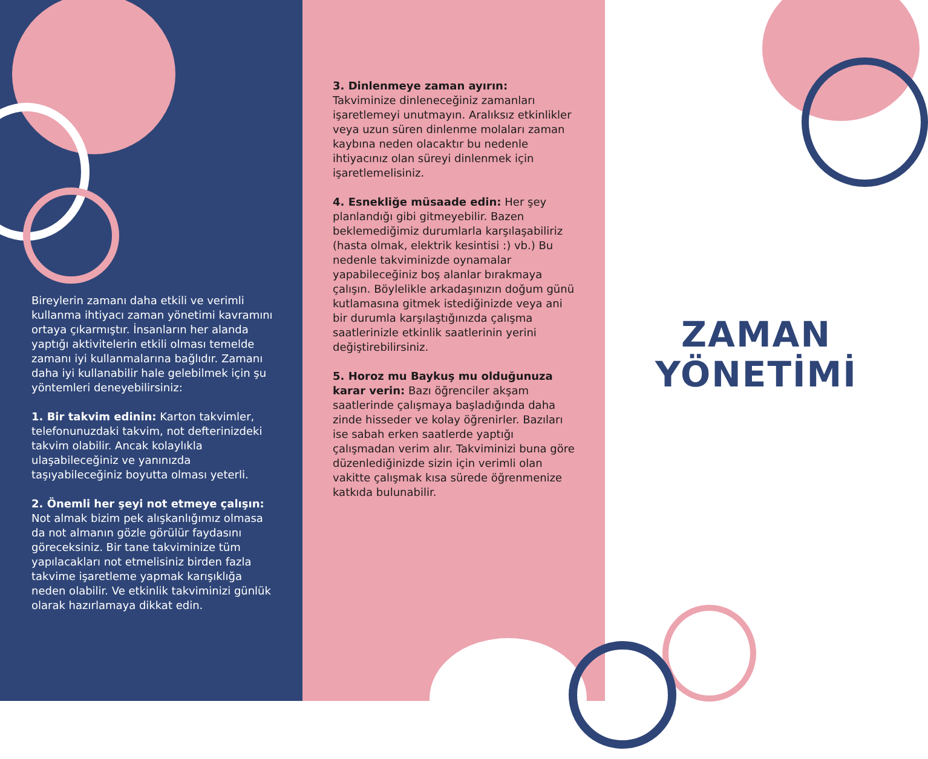Bireylerin zamanı daha etkili ve verimli kullanma ihtiyacı zaman yönetimi kavramını ortaya çıkarmıştır. İnsanların her alanda yaptığı aktivitelerin etkili olması temelde zamanı iyi kullanmalarına bağlıdır. Zamanı daha iyi kullanabilir hale gelebilmek için şu yöntemleri deneyebilirsiniz:
1. Bir takvim edinin: Karton takvimler, telefonunuzdaki takvim, not defterinizdeki takvim olabilir. Ancak kolaylıkla ulaşabileceğiniz ve yanınızda taşıyabileceğiniz boyutta olması yeterli.
2. Önemli her şeyi not etmeye çalışın: Not almak bizim pek alışkanlığımız olmasa da not almanın gözle görülür faydasını göreceksiniz. Bir tane takviminize tüm yapılacakları not etmelisiniz birden fazla takvime işaretleme yapmak karışıklığa neden olabilir. Ve etkinlik takviminizi günlük olarak hazırlamaya dikkat edin.
3. Dinlenmeye zaman ayırın:
Takviminize dinleneceğiniz zamanları işaretlemeyi unutmayın. Aralıksız etkinlikler veya uzun süren dinlenme molaları zaman kaybına neden olacaktır bu nedenle ihtiyacınız olan süreyi dinlenmek için işaretlemelisiniz.
4. Esnekliğe müsaade edin: Her şey planlandığı gibi gitmeyebilir. Bazen beklemediğimiz durumlarla karşılaşabiliriz (hasta olmak, elektrik kesintisi :) vb.) Bu nedenle takviminizde oynamalar yapabileceğiniz boş alanlar bırakmaya çalışın. Böylelikle arkadaşınızın doğum günü kutlamasına gitmek istediğinizde veya ani bir durumla karşılaştığınızda çalışma saatlerinizle etkinlik saatlerinin yerini değiştirebilirsiniz.
5. Horoz mu Baykuş mu olduğunuza karar verin: Bazı öğrenciler akşam saatlerinde çalışmaya başladığında daha zinde hisseder ve kolay öğrenirler. Bazıları ise sabah erken saatlerde yaptığı çalışmadan verim alır. Takviminizi buna göre düzenlediğinizde sizin için verimli olan vakitte çalışmak kısa sürede öğrenmenize katkıda bulunabilir.
ZAMAN
YÖNETİMİ